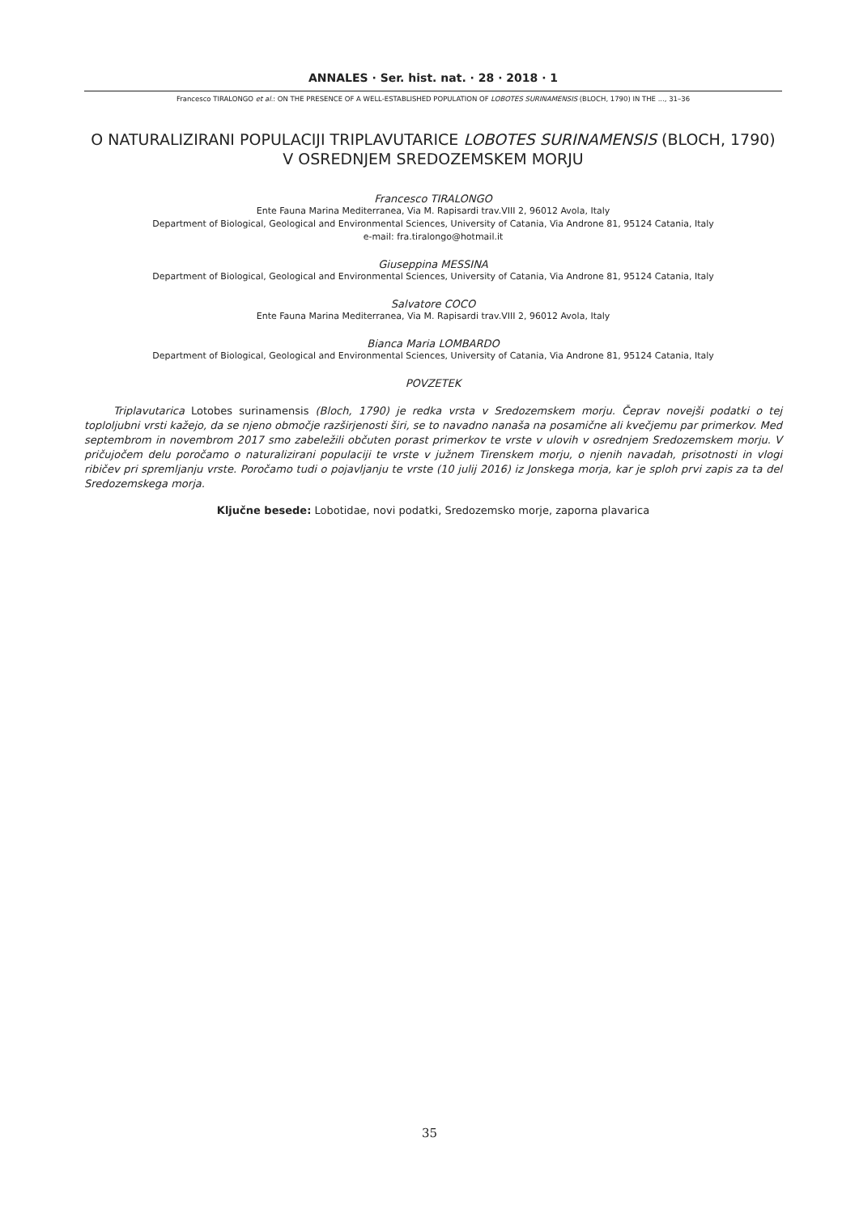ANNALES · Ser. hist. nat. · 28 · 2018 · 1
Francesco TIRALONGO et al.: ON THE PRESENCE OF A WELL-ESTABLISHED POPULATION OF LOBOTES SURINAMENSIS (BLOCH, 1790) IN THE ..., 31–36
O NATURALIZIRANI POPULACIJI TRIPLAVUTARICE LOBOTES SURINAMENSIS (BLOCH, 1790) V OSREDNJEM SREDOZEMSKEM MORJU
Francesco TIRALONGO
Ente Fauna Marina Mediterranea, Via M. Rapisardi trav.VIII 2, 96012 Avola, Italy
Department of Biological, Geological and Environmental Sciences, University of Catania, Via Androne 81, 95124 Catania, Italy
e-mail: fra.tiralongo@hotmail.it
Giuseppina MESSINA
Department of Biological, Geological and Environmental Sciences, University of Catania, Via Androne 81, 95124 Catania, Italy
Salvatore COCO
Ente Fauna Marina Mediterranea, Via M. Rapisardi trav.VIII 2, 96012 Avola, Italy
Bianca Maria LOMBARDO
Department of Biological, Geological and Environmental Sciences, University of Catania, Via Androne 81, 95124 Catania, Italy
POVZETEK
Triplavutarica Lotobes surinamensis (Bloch, 1790) je redka vrsta v Sredozemskem morju. Čeprav novejši podatki o tej toploljubni vrsti kažejo, da se njeno območje razširjenosti širi, se to navadno nanaša na posamične ali kvečjemu par primerkov. Med septembrom in novembrom 2017 smo zabeležili občuten porast primerkov te vrste v ulovih v osrednjem Sredozemskem morju. V pričujočem delu poročamo o naturalizirani populaciji te vrste v južnem Tirenskem morju, o njenih navadah, prisotnosti in vlogi ribičev pri spremljanju vrste. Poročamo tudi o pojavljanju te vrste (10 julij 2016) iz Jonskega morja, kar je sploh prvi zapis za ta del Sredozemskega morja.
Ključne besede: Lobotidae, novi podatki, Sredozemsko morje, zaporna plavarica
35